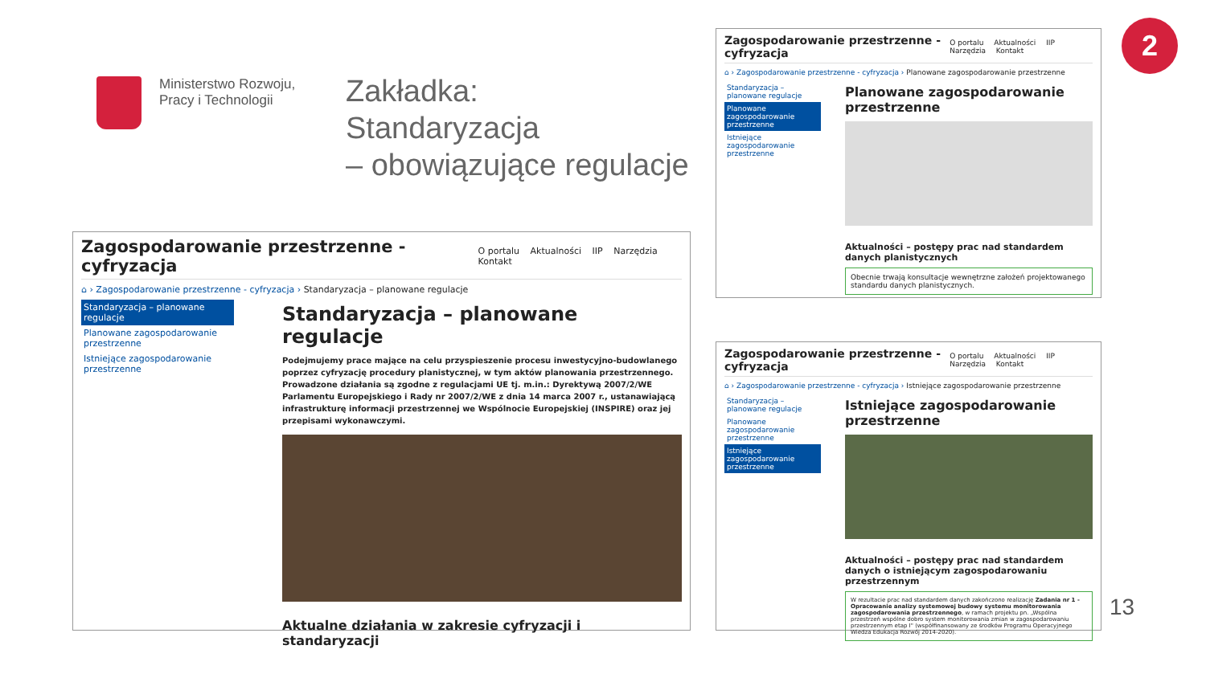Ministerstwo Rozwoju,
Pracy i Technologii
Zakładka:
Standaryzacja
– obowiązujące regulacje
2
Zagospodarowanie przestrzenne - cyfryzacja O portalu Aktualności IIP Narzędzia Kontakt
⌂ › Zagospodarowanie przestrzenne - cyfryzacja › Planowane zagospodarowanie przestrzenne
Standaryzacja – planowane regulacje
Planowane zagospodarowanie przestrzenne
Istniejące zagospodarowanie przestrzenne
Planowane zagospodarowanie przestrzenne
Aktualności – postępy prac nad standardem danych planistycznych
Obecnie trwają konsultacje wewnętrzne założeń projektowanego standardu danych planistycznych.
Zagospodarowanie przestrzenne - cyfryzacja O portalu Aktualności IIP Narzędzia Kontakt
⌂ › Zagospodarowanie przestrzenne - cyfryzacja › Istniejące zagospodarowanie przestrzenne
Standaryzacja – planowane regulacje
Planowane zagospodarowanie przestrzenne
Istniejące zagospodarowanie przestrzenne
Istniejące zagospodarowanie przestrzenne
Aktualności – postępy prac nad standardem danych o istniejącym zagospodarowaniu przestrzennym
W rezultacie prac nad standardem danych zakończono realizację Zadania nr 1 - Opracowanie analizy systemowej budowy systemu monitorowania zagospodarowania przestrzennego, w ramach projektu pn. „Wspólna przestrzeń wspólne dobro system monitorowania zmian w zagospodarowaniu przestrzennym etap I" (współfinansowany ze środków Programu Operacyjnego Wiedza Edukacja Rozwój 2014-2020).
Zagospodarowanie przestrzenne - cyfryzacja O portalu Aktualności IIP Narzędzia Kontakt
⌂ › Zagospodarowanie przestrzenne - cyfryzacja › Standaryzacja – planowane regulacje
Standaryzacja – planowane regulacje
Planowane zagospodarowanie przestrzenne
Istniejące zagospodarowanie przestrzenne
Standaryzacja – planowane regulacje
Podejmujemy prace mające na celu przyspieszenie procesu inwestycyjno-budowlanego poprzez cyfryzację procedury planistycznej, w tym aktów planowania przestrzennego. Prowadzone działania są zgodne z regulacjami UE tj. m.in.: Dyrektywą 2007/2/WE Parlamentu Europejskiego i Rady nr 2007/2/WE z dnia 14 marca 2007 r., ustanawiającą infrastrukturę informacji przestrzennej we Wspólnocie Europejskiej (INSPIRE) oraz jej przepisami wykonawczymi.
Aktualne działania w zakresie cyfryzacji i standaryzacji
13